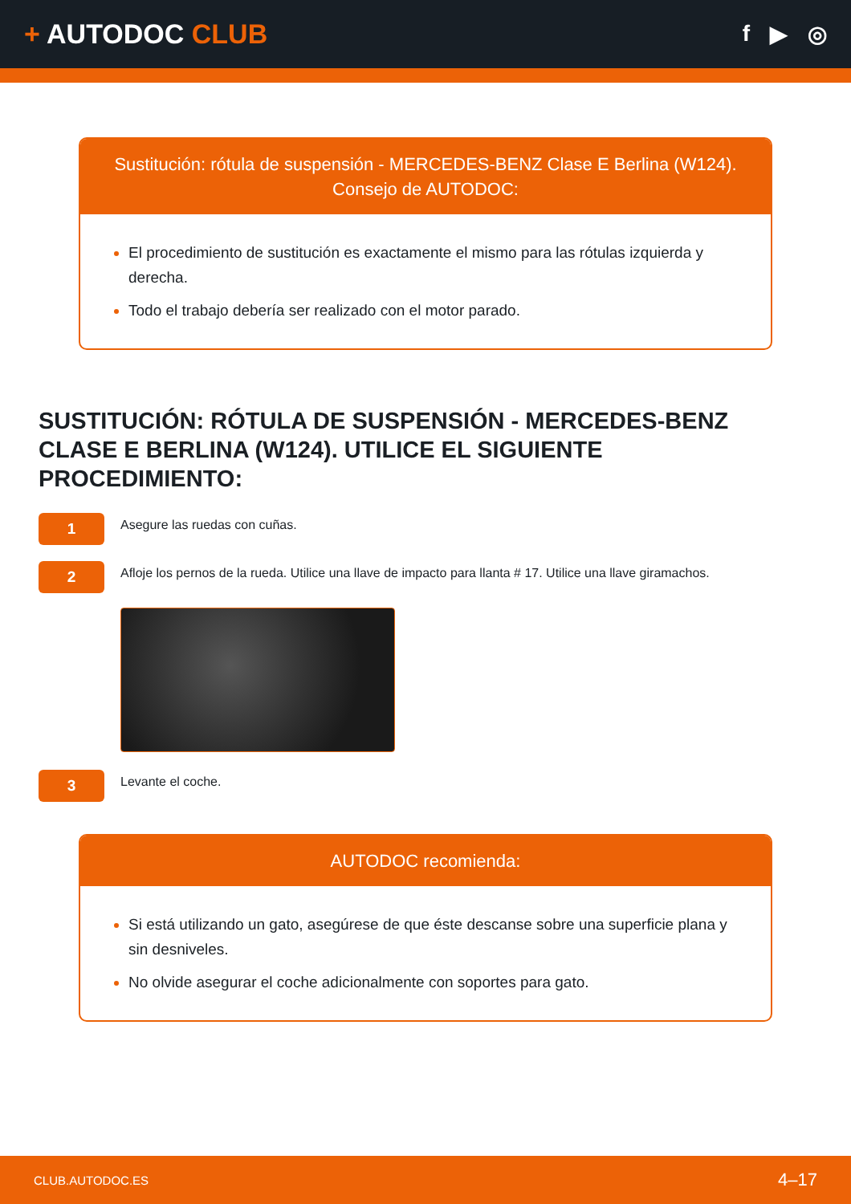+ AUTODOC CLUB
f ▶ ◎
Sustitución: rótula de suspensión - MERCEDES-BENZ Clase E Berlina (W124).
Consejo de AUTODOC:
El procedimiento de sustitución es exactamente el mismo para las rótulas izquierda y derecha.
Todo el trabajo debería ser realizado con el motor parado.
SUSTITUCIÓN: RÓTULA DE SUSPENSIÓN - MERCEDES-BENZ CLASE E BERLINA (W124). UTILICE EL SIGUIENTE PROCEDIMIENTO:
1
Asegure las ruedas con cuñas.
2
Afloje los pernos de la rueda. Utilice una llave de impacto para llanta # 17. Utilice una llave giramachos.
3
Levante el coche.
AUTODOC recomienda:
Si está utilizando un gato, asegúrese de que éste descanse sobre una superficie plana y sin desniveles.
No olvide asegurar el coche adicionalmente con soportes para gato.
CLUB.AUTODOC.ES 4–17